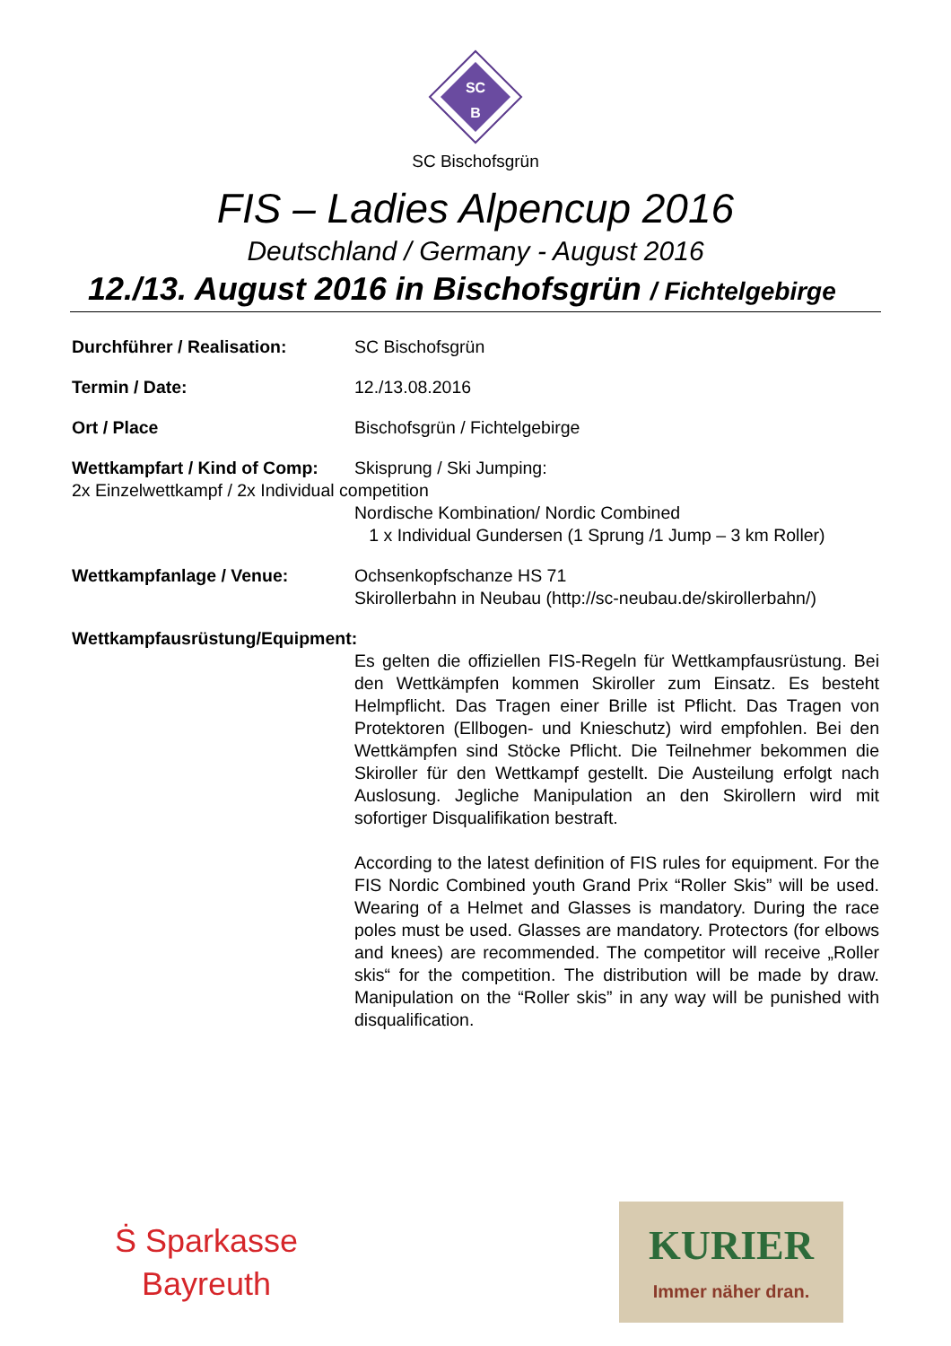SC
B
SC Bischofsgrün
FIS – Ladies Alpencup 2016
Deutschland / Germany - August 2016
12./13. August 2016 in Bischofsgrün / Fichtelgebirge
Durchführer / Realisation: SC Bischofsgrün
Termin / Date: 12./13.08.2016
Ort / Place Bischofsgrün / Fichtelgebirge
Wettkampfart / Kind of Comp:
Skisprung / Ski Jumping:
2x Einzelwettkampf / 2x Individual competition
Nordische Kombination/ Nordic Combined
1 x Individual Gundersen (1 Sprung /1 Jump – 3 km Roller)
Wettkampfanlage / Venue: Ochsenkopfschanze HS 71
Skirollerbahn in Neubau (http://sc-neubau.de/skirollerbahn/)
Wettkampfausrüstung/Equipment:
Es gelten die offiziellen FIS-Regeln für Wettkampfausrüstung. Bei den Wettkämpfen kommen Skiroller zum Einsatz. Es besteht Helmpflicht. Das Tragen einer Brille ist Pflicht. Das Tragen von Protektoren (Ellbogen- und Knieschutz) wird empfohlen. Bei den Wettkämpfen sind Stöcke Pflicht. Die Teilnehmer bekommen die Skiroller für den Wettkampf gestellt. Die Austeilung erfolgt nach Auslosung. Jegliche Manipulation an den Skirollern wird mit sofortiger Disqualifikation bestraft.
According to the latest definition of FIS rules for equipment. For the FIS Nordic Combined youth Grand Prix “Roller Skis” will be used. Wearing of a Helmet and Glasses is mandatory. During the race poles must be used. Glasses are mandatory. Protectors (for elbows and knees) are recommended. The competitor will receive „Roller skis“ for the competition. The distribution will be made by draw. Manipulation on the “Roller skis” in any way will be punished with disqualification.
Ṡ Sparkasse
Bayreuth
KURIER
Immer näher dran.